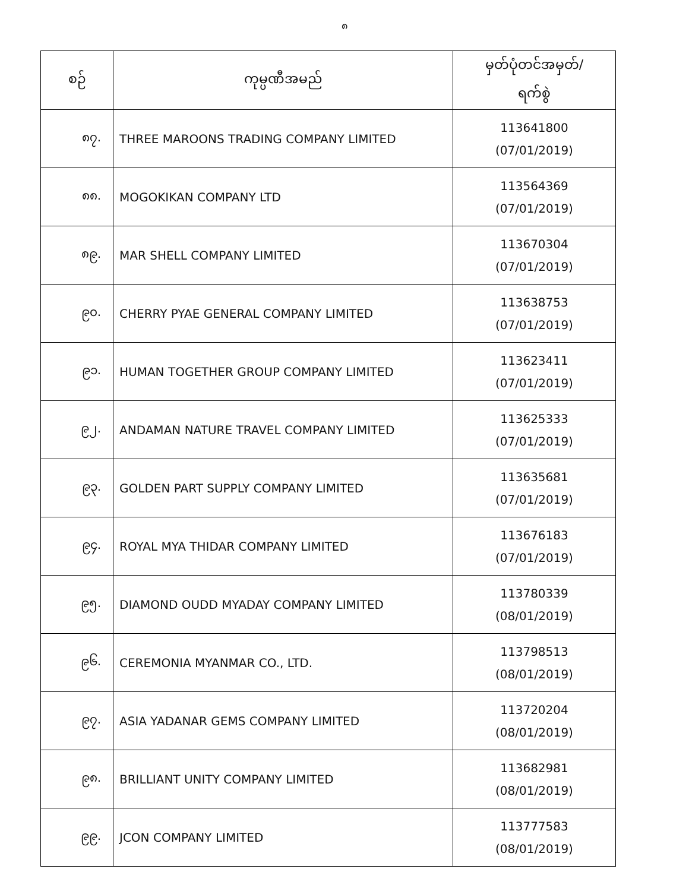၈
| စဉ် | ကုမ္ပဏီအမည် | မှတ်ပုံတင်အမှတ်/ ရက်စွဲ |
| --- | --- | --- |
| ၈၇. | THREE MAROONS TRADING COMPANY LIMITED | 113641800 (07/01/2019) |
| ၈၈. | MOGOKIKAN COMPANY LTD | 113564369 (07/01/2019) |
| ၈၉. | MAR SHELL COMPANY LIMITED | 113670304 (07/01/2019) |
| ၉၀. | CHERRY PYAE GENERAL COMPANY LIMITED | 113638753 (07/01/2019) |
| ၉၁. | HUMAN TOGETHER GROUP COMPANY LIMITED | 113623411 (07/01/2019) |
| ၉၂. | ANDAMAN NATURE TRAVEL COMPANY LIMITED | 113625333 (07/01/2019) |
| ၉၃. | GOLDEN PART SUPPLY COMPANY LIMITED | 113635681 (07/01/2019) |
| ၉၄. | ROYAL MYA THIDAR COMPANY LIMITED | 113676183 (07/01/2019) |
| ၉၅. | DIAMOND OUDD MYADAY COMPANY LIMITED | 113780339 (08/01/2019) |
| ၉၆. | CEREMONIA MYANMAR CO., LTD. | 113798513 (08/01/2019) |
| ၉၇. | ASIA YADANAR GEMS COMPANY LIMITED | 113720204 (08/01/2019) |
| ၉၈. | BRILLIANT UNITY COMPANY LIMITED | 113682981 (08/01/2019) |
| ၉၉. | JCON COMPANY LIMITED | 113777583 (08/01/2019) |